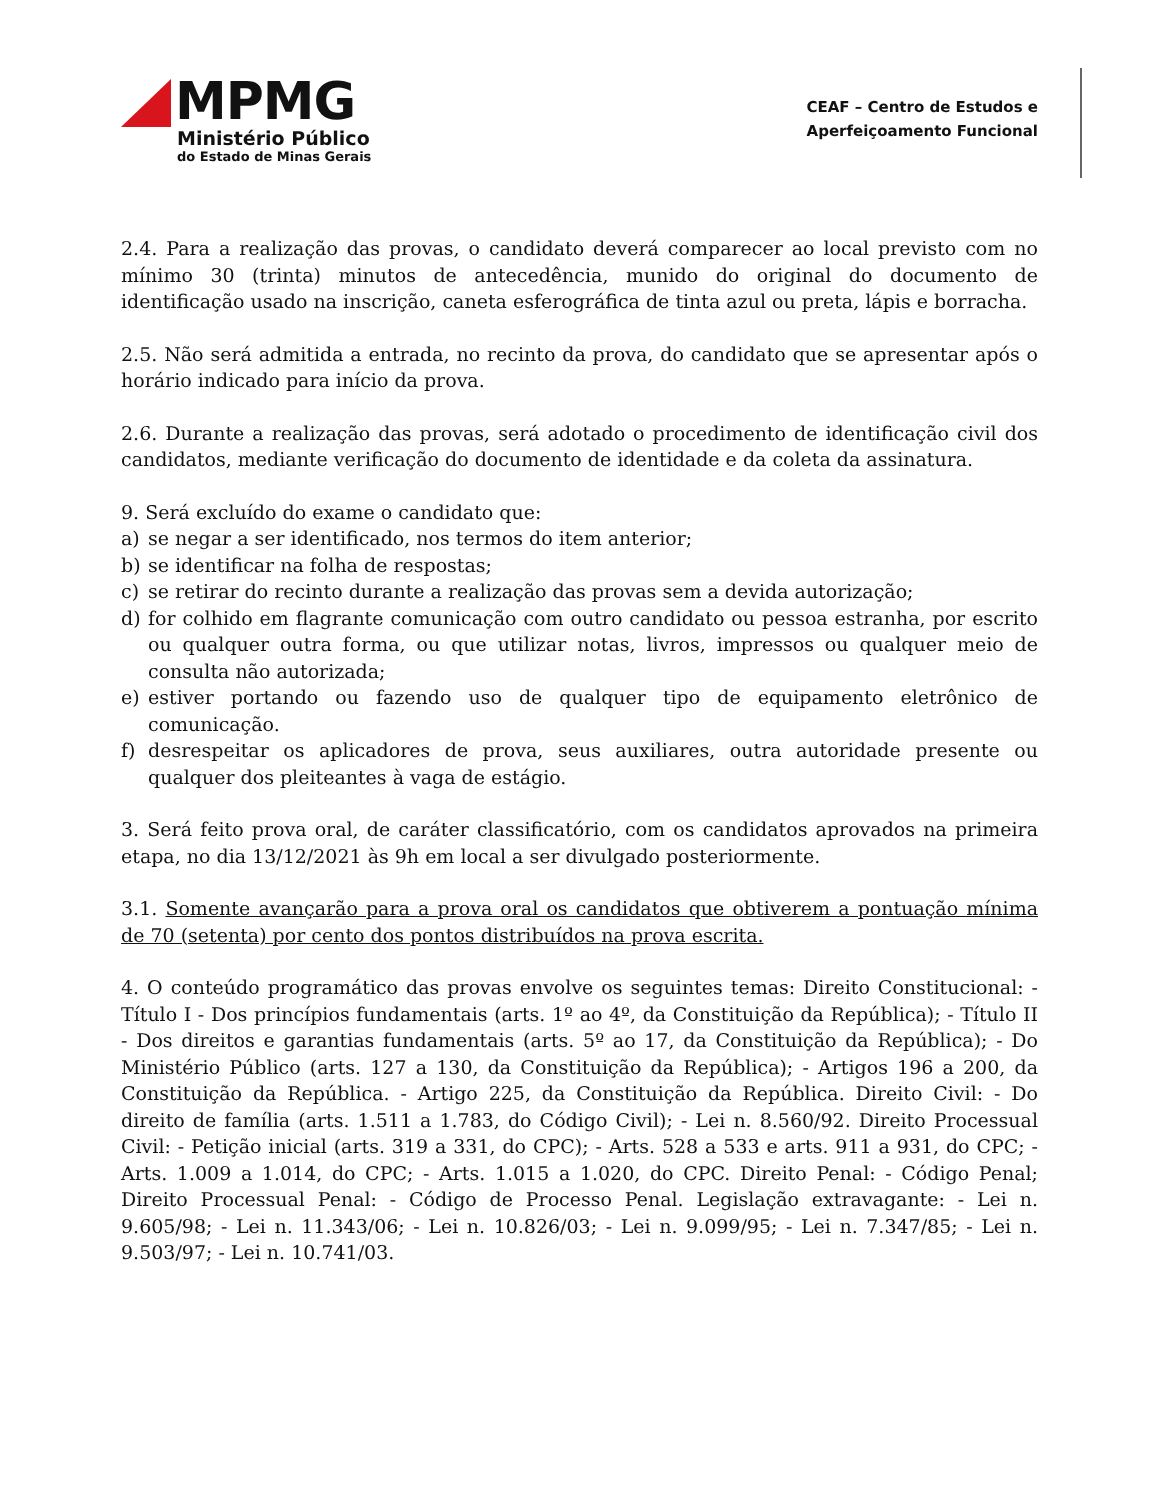MPMG
Ministério Público
do Estado de Minas Gerais
CEAF – Centro de Estudos e
Aperfeiçoamento Funcional
2.4. Para a realização das provas, o candidato deverá comparecer ao local previsto com no mínimo 30 (trinta) minutos de antecedência, munido do original do documento de identificação usado na inscrição, caneta esferográfica de tinta azul ou preta, lápis e borracha.
2.5. Não será admitida a entrada, no recinto da prova, do candidato que se apresentar após o horário indicado para início da prova.
2.6. Durante a realização das provas, será adotado o procedimento de identificação civil dos candidatos, mediante verificação do documento de identidade e da coleta da assinatura.
9. Será excluído do exame o candidato que:
a) se negar a ser identificado, nos termos do item anterior;
b) se identificar na folha de respostas;
c) se retirar do recinto durante a realização das provas sem a devida autorização;
d) for colhido em flagrante comunicação com outro candidato ou pessoa estranha, por escrito ou qualquer outra forma, ou que utilizar notas, livros, impressos ou qualquer meio de consulta não autorizada;
e) estiver portando ou fazendo uso de qualquer tipo de equipamento eletrônico de comunicação.
f) desrespeitar os aplicadores de prova, seus auxiliares, outra autoridade presente ou qualquer dos pleiteantes à vaga de estágio.
3. Será feito prova oral, de caráter classificatório, com os candidatos aprovados na primeira etapa, no dia 13/12/2021 às 9h em local a ser divulgado posteriormente.
3.1. Somente avançarão para a prova oral os candidatos que obtiverem a pontuação mínima de 70 (setenta) por cento dos pontos distribuídos na prova escrita.
4. O conteúdo programático das provas envolve os seguintes temas: Direito Constitucional: - Título I - Dos princípios fundamentais (arts. 1º ao 4º, da Constituição da República); - Título II - Dos direitos e garantias fundamentais (arts. 5º ao 17, da Constituição da República); - Do Ministério Público (arts. 127 a 130, da Constituição da República); - Artigos 196 a 200, da Constituição da República. - Artigo 225, da Constituição da República. Direito Civil: - Do direito de família (arts. 1.511 a 1.783, do Código Civil); - Lei n. 8.560/92. Direito Processual Civil: - Petição inicial (arts. 319 a 331, do CPC); - Arts. 528 a 533 e arts. 911 a 931, do CPC; - Arts. 1.009 a 1.014, do CPC; - Arts. 1.015 a 1.020, do CPC. Direito Penal: - Código Penal; Direito Processual Penal: - Código de Processo Penal. Legislação extravagante: - Lei n. 9.605/98; - Lei n. 11.343/06; - Lei n. 10.826/03; - Lei n. 9.099/95; - Lei n. 7.347/85; - Lei n. 9.503/97; - Lei n. 10.741/03.